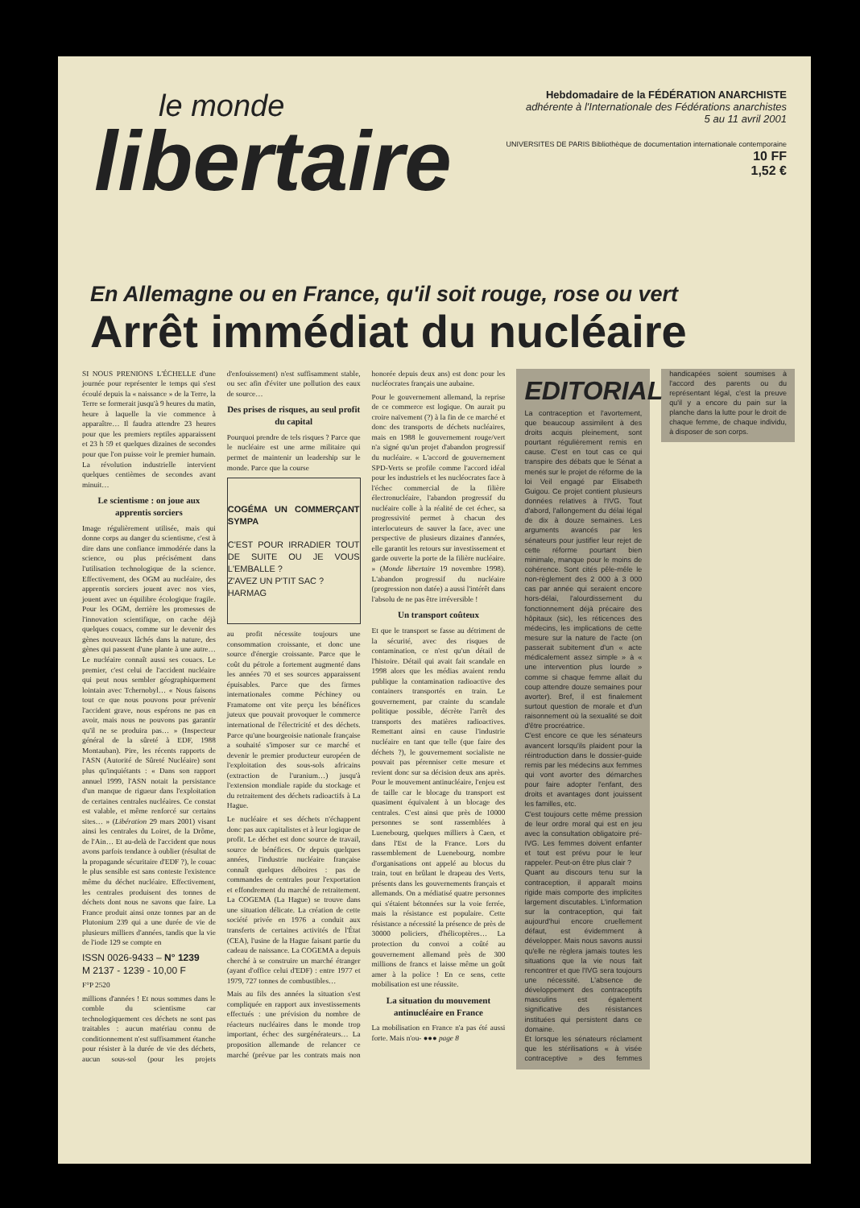le monde
libertaire
Hebdomadaire de la FÉDÉRATION ANARCHISTE
adhérente à l'Internationale des Fédérations anarchistes
5 au 11 avril 2001
UNIVERSITES DE PARIS Bibliothèque de documentation internationale contemporaine
10 FF
1,52 €
En Allemagne ou en France, qu'il soit rouge, rose ou vert
Arrêt immédiat du nucléaire
SI NOUS PRENIONS L'ÉCHELLE d'une journée pour représenter le temps qui s'est écoulé depuis la « naissance » de la Terre, la Terre se formerait jusqu'à 9 heures du matin, heure à laquelle la vie commence à apparaître… Il faudra attendre 23 heures pour que les premiers reptiles apparaissent et 23 h 59 et quelques dizaines de secondes pour que l'on puisse voir le premier humain. La révolution industrielle intervient quelques centièmes de secondes avant minuit…
Le scientisme : on joue aux apprentis sorciers
Image régulièrement utilisée, mais qui donne corps au danger du scientisme, c'est à dire dans une confiance immodérée dans la science, ou plus précisément dans l'utilisation technologique de la science. Effectivement, des OGM au nucléaire, des apprentis sorciers jouent avec nos vies, jouent avec un équilibre écologique fragile. Pour les OGM, derrière les promesses de l'innovation scientifique, on cache déjà quelques couacs, comme sur le devenir des gènes nouveaux lâchés dans la nature, des gènes qui passent d'une plante à une autre… Le nucléaire connaît aussi ses couacs. Le premier, c'est celui de l'accident nucléaire qui peut nous sembler géographiquement lointain avec Tchernobyl… « Nous faisons tout ce que nous pouvons pour prévenir l'accident grave, nous espérons ne pas en avoir, mais nous ne pouvons pas garantir qu'il ne se produira pas… » (Inspecteur général de la sûreté à EDF, 1988 Montauban). Pire, les récents rapports de l'ASN (Autorité de Sûreté Nucléaire) sont plus qu'inquiétants : « Dans son rapport annuel 1999, l'ASN notait la persistance d'un manque de rigueur dans l'exploitation de certaines centrales nucléaires. Ce constat est valable, et même renforcé sur certains sites… » (Libération 29 mars 2001) visant ainsi les centrales du Loiret, de la Drôme, de l'Ain… Et au-delà de l'accident que nous avons parfois tendance à oublier (résultat de la propagande sécuritaire d'EDF ?), le couac le plus sensible est sans conteste l'existence même du déchet nucléaire. Effectivement, les centrales produisent des tonnes de déchets dont nous ne savons que faire. La France produit ainsi onze tonnes par an de Plutonium 239 qui a une durée de vie de plusieurs milliers d'années, tandis que la vie de l'iode 129 se compte en
ISSN 0026-9433 – N° 1239
M 2137 - 1239 - 10,00 F
F°P 2520
millions d'années ! Et nous sommes dans le comble du scientisme car technologiquement ces déchets ne sont pas traitables : aucun matériau connu de conditionnement n'est suffisamment étanche pour résister à la durée de vie des déchets, aucun sous-sol (pour les projets d'enfouissement) n'est suffisamment stable, ou sec afin d'éviter une pollution des eaux de source…
Des prises de risques, au seul profit du capital
Pourquoi prendre de tels risques ? Parce que le nucléaire est une arme militaire qui permet de maintenir un leadership sur le monde. Parce que la course
COGÉMA UN COMMERÇANT SYMPA
C'EST POUR IRRADIER TOUT DE SUITE OU JE VOUS L'EMBALLE ?
Z'AVEZ UN P'TIT SAC ?
HARMAG
au profit nécessite toujours une consommation croissante, et donc une source d'énergie croissante. Parce que le coût du pétrole a fortement augmenté dans les années 70 et ses sources apparaissent épuisables. Parce que des firmes internationales comme Péchiney ou Framatome ont vite perçu les bénéfices juteux que pouvait provoquer le commerce international de l'électricité et des déchets. Parce qu'une bourgeoisie nationale française a souhaité s'imposer sur ce marché et devenir le premier producteur européen de l'exploitation des sous-sols africains (extraction de l'uranium…) jusqu'à l'extension mondiale rapide du stockage et du retraitement des déchets radioactifs à La Hague.
Le nucléaire et ses déchets n'échappent donc pas aux capitalistes et à leur logique de profit. Le déchet est donc source de travail, source de bénéfices. Or depuis quelques années, l'industrie nucléaire française connaît quelques déboires : pas de commandes de centrales pour l'exportation et effondrement du marché de retraitement. La COGEMA (La Hague) se trouve dans une situation délicate. La création de cette société privée en 1976 a conduit aux transferts de certaines activités de l'État (CEA), l'usine de la Hague faisant partie du cadeau de naissance. La COGEMA a depuis cherché à se construire un marché étranger (ayant d'office celui d'EDF) : entre 1977 et 1979, 727 tonnes de combustibles…
Mais au fils des années la situation s'est compliquée en rapport aux investissements effectués : une prévision du nombre de réacteurs nucléaires dans le monde trop important, échec des surgénérateurs… La proposition allemande de relancer ce marché (prévue par les contrats mais non honorée depuis deux ans) est donc pour les nucléocrates français une aubaine.
Pour le gouvernement allemand, la reprise de ce commerce est logique. On aurait pu croire naïvement (?) à la fin de ce marché et donc des transports de déchets nucléaires, mais en 1988 le gouvernement rouge/vert n'a signé qu'un projet d'abandon progressif du nucléaire. « L'accord de gouvernement SPD-Verts se profile comme l'accord idéal pour les industriels et les nucléocrates face à l'échec commercial de la filière électronucléaire, l'abandon progressif du nucléaire colle à la réalité de cet échec, sa progressivité permet à chacun des interlocuteurs de sauver la face, avec une perspective de plusieurs dizaines d'années, elle garantit les retours sur investissement et garde ouverte la porte de la filière nucléaire. » (Monde libertaire 19 novembre 1998). L'abandon progressif du nucléaire (progression non datée) a aussi l'intérêt dans l'absolu de ne pas être irréversible !
Un transport coûteux
Et que le transport se fasse au détriment de la sécurité, avec des risques de contamination, ce n'est qu'un détail de l'histoire. Détail qui avait fait scandale en 1998 alors que les médias avaient rendu publique la contamination radioactive des containers transportés en train. Le gouvernement, par crainte du scandale politique possible, décrète l'arrêt des transports des matières radioactives. Remettant ainsi en cause l'industrie nucléaire en tant que telle (que faire des déchets ?), le gouvernement socialiste ne pouvait pas pérenniser cette mesure et revient donc sur sa décision deux ans après. Pour le mouvement antinucléaire, l'enjeu est de taille car le blocage du transport est quasiment équivalent à un blocage des centrales. C'est ainsi que près de 10000 personnes se sont rassemblées à Luenebourg, quelques milliers à Caen, et dans l'Est de la France. Lors du rassemblement de Luenebourg, nombre d'organisations ont appelé au blocus du train, tout en brûlant le drapeau des Verts, présents dans les gouvernements français et allemands. On a médiatisé quatre personnes qui s'étaient bétonnées sur la voie ferrée, mais la résistance est populaire. Cette résistance a nécessité la présence de près de 30000 policiers, d'hélicoptères… La protection du convoi a coûté au gouvernement allemand près de 300 millions de francs et laisse même un goût amer à la police ! En ce sens, cette mobilisation est une réussite.
La situation du mouvement antinucléaire en France
La mobilisation en France n'a pas été aussi forte. Mais n'ou- ●●● page 8
EDITORIAL
La contraception et l'avortement, que beaucoup assimilent à des droits acquis pleinement, sont pourtant régulièrement remis en cause. C'est en tout cas ce qui transpire des débats que le Sénat a menés sur le projet de réforme de la loi Veil engagé par Elisabeth Guigou. Ce projet contient plusieurs données relatives à l'IVG. Tout d'abord, l'allongement du délai légal de dix à douze semaines. Les arguments avancés par les sénateurs pour justifier leur rejet de cette réforme pourtant bien minimale, manque pour le moins de cohérence. Sont cités pêle-mêle le non-règlement des 2 000 à 3 000 cas par année qui seraient encore hors-délai, l'alourdissement du fonctionnement déjà précaire des hôpitaux (sic), les réticences des médecins, les implications de cette mesure sur la nature de l'acte (on passerait subitement d'un « acte médicalement assez simple » à « une intervention plus lourde » comme si chaque femme allait du coup attendre douze semaines pour avorter). Bref, il est finalement surtout question de morale et d'un raisonnement où la sexualité se doit d'être procréatrice.
C'est encore ce que les sénateurs avancent lorsqu'ils plaident pour la réintroduction dans le dossier-guide remis par les médecins aux femmes qui vont avorter des démarches pour faire adopter l'enfant, des droits et avantages dont jouissent les familles, etc.
C'est toujours cette même pression de leur ordre moral qui est en jeu avec la consultation obligatoire pré-IVG. Les femmes doivent enfanter et tout est prévu pour le leur rappeler. Peut-on être plus clair ?
Quant au discours tenu sur la contraception, il apparaît moins rigide mais comporte des implicites largement discutables. L'information sur la contraception, qui fait aujourd'hui encore cruellement défaut, est évidemment à développer. Mais nous savons aussi qu'elle ne règlera jamais toutes les situations que la vie nous fait rencontrer et que l'IVG sera toujours une nécessité. L'absence de développement des contraceptifs masculins est également significative des résistances instituées qui persistent dans ce domaine.
Et lorsque les sénateurs réclament que les stérilisations « à visée contraceptive » des femmes handicapées soient soumises à l'accord des parents ou du représentant légal, c'est la preuve qu'il y a encore du pain sur la planche dans la lutte pour le droit de chaque femme, de chaque individu, à disposer de son corps.